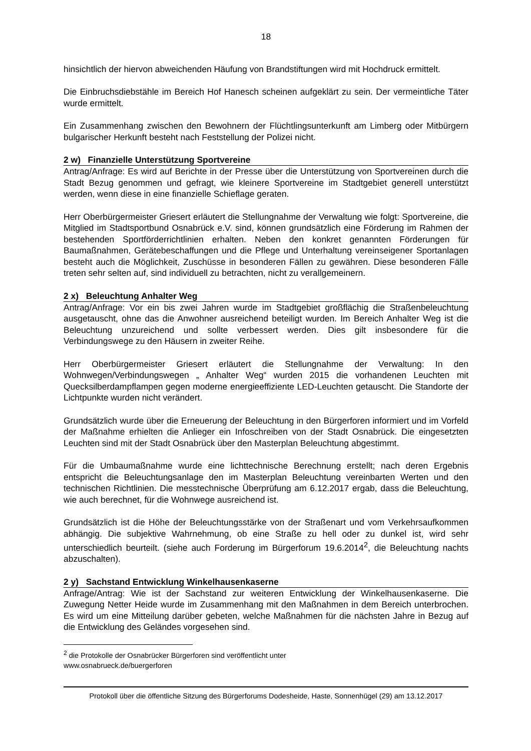18
hinsichtlich der hiervon abweichenden Häufung von Brandstiftungen wird mit Hochdruck ermittelt.
Die Einbruchsdiebstähle im Bereich Hof Hanesch scheinen aufgeklärt zu sein. Der vermeintliche Täter wurde ermittelt.
Ein Zusammenhang zwischen den Bewohnern der Flüchtlingsunterkunft am Limberg oder Mitbürgern bulgarischer Herkunft besteht nach Feststellung der Polizei nicht.
2 w) Finanzielle Unterstützung Sportvereine
Antrag/Anfrage: Es wird auf Berichte in der Presse über die Unterstützung von Sportvereinen durch die Stadt Bezug genommen und gefragt, wie kleinere Sportvereine im Stadtgebiet generell unterstützt werden, wenn diese in eine finanzielle Schieflage geraten.
Herr Oberbürgermeister Griesert erläutert die Stellungnahme der Verwaltung wie folgt: Sportvereine, die Mitglied im Stadtsportbund Osnabrück e.V. sind, können grundsätzlich eine Förderung im Rahmen der bestehenden Sportförderrichtlinien erhalten. Neben den konkret genannten Förderungen für Baumaßnahmen, Gerätebeschaffungen und die Pflege und Unterhaltung vereinseigener Sportanlagen besteht auch die Möglichkeit, Zuschüsse in besonderen Fällen zu gewähren. Diese besonderen Fälle treten sehr selten auf, sind individuell zu betrachten, nicht zu verallgemeinern.
2 x) Beleuchtung Anhalter Weg
Antrag/Anfrage: Vor ein bis zwei Jahren wurde im Stadtgebiet großflächig die Straßenbeleuchtung ausgetauscht, ohne das die Anwohner ausreichend beteiligt wurden. Im Bereich Anhalter Weg ist die Beleuchtung unzureichend und sollte verbessert werden. Dies gilt insbesondere für die Verbindungswege zu den Häusern in zweiter Reihe.
Herr Oberbürgermeister Griesert erläutert die Stellungnahme der Verwaltung: In den Wohnwegen/Verbindungswegen „ Anhalter Weg“ wurden 2015 die vorhandenen Leuchten mit Quecksilberdampflampen gegen moderne energieeffiziente LED-Leuchten getauscht. Die Standorte der Lichtpunkte wurden nicht verändert.
Grundsätzlich wurde über die Erneuerung der Beleuchtung in den Bürgerforen informiert und im Vorfeld der Maßnahme erhielten die Anlieger ein Infoschreiben von der Stadt Osnabrück. Die eingesetzten Leuchten sind mit der Stadt Osnabrück über den Masterplan Beleuchtung abgestimmt.
Für die Umbaumaßnahme wurde eine lichttechnische Berechnung erstellt; nach deren Ergebnis entspricht die Beleuchtungsanlage den im Masterplan Beleuchtung vereinbarten Werten und den technischen Richtlinien. Die messtechnische Überprüfung am 6.12.2017 ergab, dass die Beleuchtung, wie auch berechnet, für die Wohnwege ausreichend ist.
Grundsätzlich ist die Höhe der Beleuchtungsstärke von der Straßenart und vom Verkehrsaufkommen abhängig. Die subjektive Wahrnehmung, ob eine Straße zu hell oder zu dunkel ist, wird sehr unterschiedlich beurteilt. (siehe auch Forderung im Bürgerforum 19.6.2014<sup>2</sup>, die Beleuchtung nachts abzuschalten).
2 y) Sachstand Entwicklung Winkelhausenkaserne
Anfrage/Antrag: Wie ist der Sachstand zur weiteren Entwicklung der Winkelhausenkaserne. Die Zuwegung Netter Heide wurde im Zusammenhang mit den Maßnahmen in dem Bereich unterbrochen. Es wird um eine Mitteilung darüber gebeten, welche Maßnahmen für die nächsten Jahre in Bezug auf die Entwicklung des Geländes vorgesehen sind.
<sup>2</sup> die Protokolle der Osnabrücker Bürgerforen sind veröffentlicht unter
www.osnabrueck.de/buergerforen
Protokoll über die öffentliche Sitzung des Bürgerforums Dodesheide, Haste, Sonnenhügel (29) am 13.12.2017